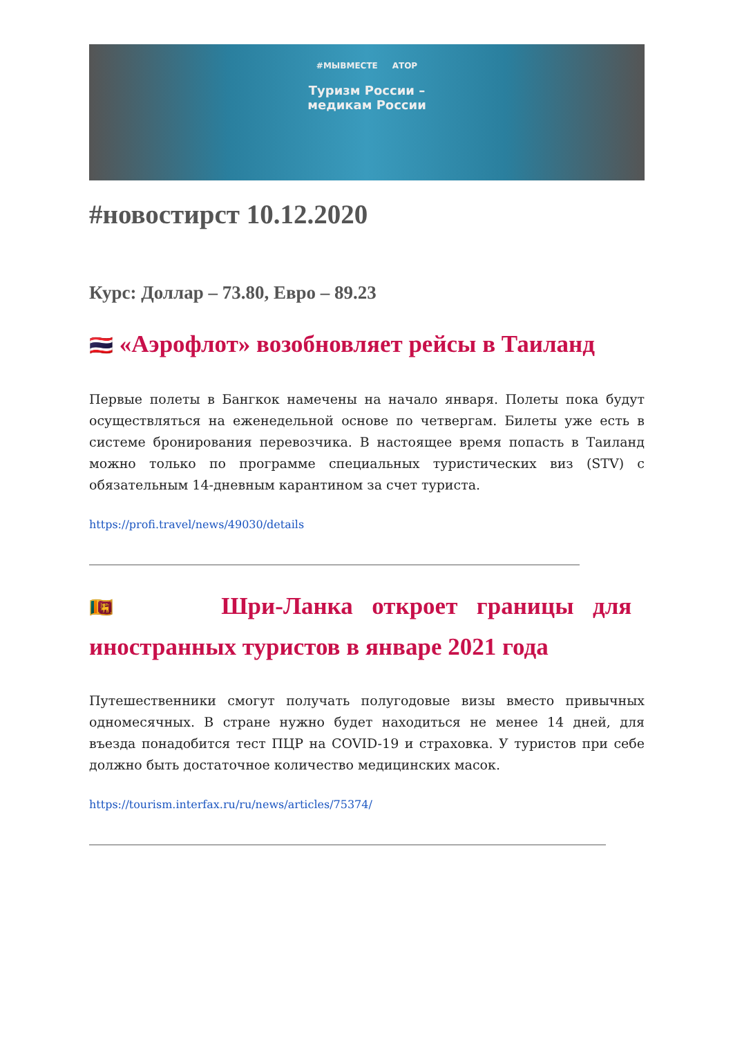#МЫВМЕСТЕ АТОР
Туризм России –
медикам России
#новостирст 10.12.2020
Курс: Доллар – 73.80, Евро – 89.23
🇹🇭 «Аэрофлот» возобновляет рейсы в Таиланд
Первые полеты в Бангкок намечены на начало января. Полеты пока будут осуществляться на еженедельной основе по четвергам. Билеты уже есть в системе бронирования перевозчика. В настоящее время попасть в Таиланд можно только по программе специальных туристических виз (STV) с обязательным 14-дневным карантином за счет туриста.
https://profi.travel/news/49030/details
🇱🇰 Шри-Ланка откроет границы для иностранных туристов в январе 2021 года
Путешественники смогут получать полугодовые визы вместо привычных одномесячных. В стране нужно будет находиться не менее 14 дней, для въезда понадобится тест ПЦР на COVID-19 и страховка. У туристов при себе должно быть достаточное количество медицинских масок.
https://tourism.interfax.ru/ru/news/articles/75374/